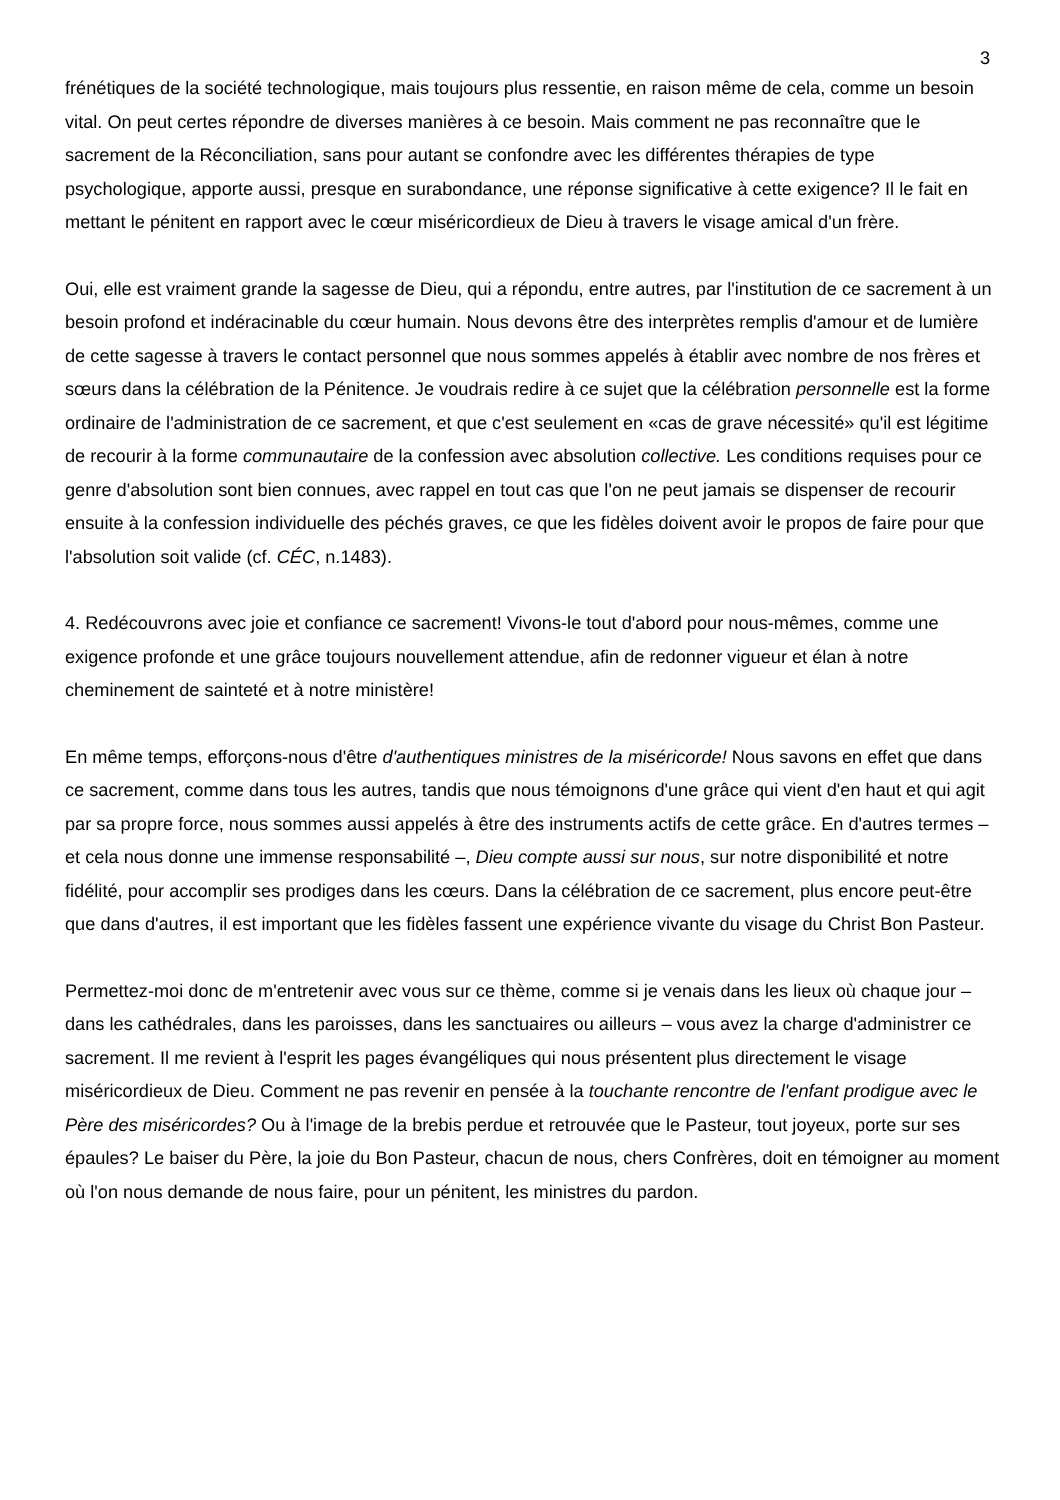3
frénétiques de la société technologique, mais toujours plus ressentie, en raison même de cela, comme un besoin vital. On peut certes répondre de diverses manières à ce besoin. Mais comment ne pas reconnaître que le sacrement de la Réconciliation, sans pour autant se confondre avec les différentes thérapies de type psychologique, apporte aussi, presque en surabondance, une réponse significative à cette exigence? Il le fait en mettant le pénitent en rapport avec le cœur miséricordieux de Dieu à travers le visage amical d'un frère.
Oui, elle est vraiment grande la sagesse de Dieu, qui a répondu, entre autres, par l'institution de ce sacrement à un besoin profond et indéracinable du cœur humain. Nous devons être des interprètes remplis d'amour et de lumière de cette sagesse à travers le contact personnel que nous sommes appelés à établir avec nombre de nos frères et sœurs dans la célébration de la Pénitence. Je voudrais redire à ce sujet que la célébration personnelle est la forme ordinaire de l'administration de ce sacrement, et que c'est seulement en «cas de grave nécessité» qu'il est légitime de recourir à la forme communautaire de la confession avec absolution collective. Les conditions requises pour ce genre d'absolution sont bien connues, avec rappel en tout cas que l'on ne peut jamais se dispenser de recourir ensuite à la confession individuelle des péchés graves, ce que les fidèles doivent avoir le propos de faire pour que l'absolution soit valide (cf. CÉC, n.1483).
4. Redécouvrons avec joie et confiance ce sacrement! Vivons-le tout d'abord pour nous-mêmes, comme une exigence profonde et une grâce toujours nouvellement attendue, afin de redonner vigueur et élan à notre cheminement de sainteté et à notre ministère!
En même temps, efforçons-nous d'être d'authentiques ministres de la miséricorde! Nous savons en effet que dans ce sacrement, comme dans tous les autres, tandis que nous témoignons d'une grâce qui vient d'en haut et qui agit par sa propre force, nous sommes aussi appelés à être des instruments actifs de cette grâce. En d'autres termes – et cela nous donne une immense responsabilité –, Dieu compte aussi sur nous, sur notre disponibilité et notre fidélité, pour accomplir ses prodiges dans les cœurs. Dans la célébration de ce sacrement, plus encore peut-être que dans d'autres, il est important que les fidèles fassent une expérience vivante du visage du Christ Bon Pasteur.
Permettez-moi donc de m'entretenir avec vous sur ce thème, comme si je venais dans les lieux où chaque jour – dans les cathédrales, dans les paroisses, dans les sanctuaires ou ailleurs – vous avez la charge d'administrer ce sacrement. Il me revient à l'esprit les pages évangéliques qui nous présentent plus directement le visage miséricordieux de Dieu. Comment ne pas revenir en pensée à la touchante rencontre de l'enfant prodigue avec le Père des miséricordes? Ou à l'image de la brebis perdue et retrouvée que le Pasteur, tout joyeux, porte sur ses épaules? Le baiser du Père, la joie du Bon Pasteur, chacun de nous, chers Confrères, doit en témoigner au moment où l'on nous demande de nous faire, pour un pénitent, les ministres du pardon.